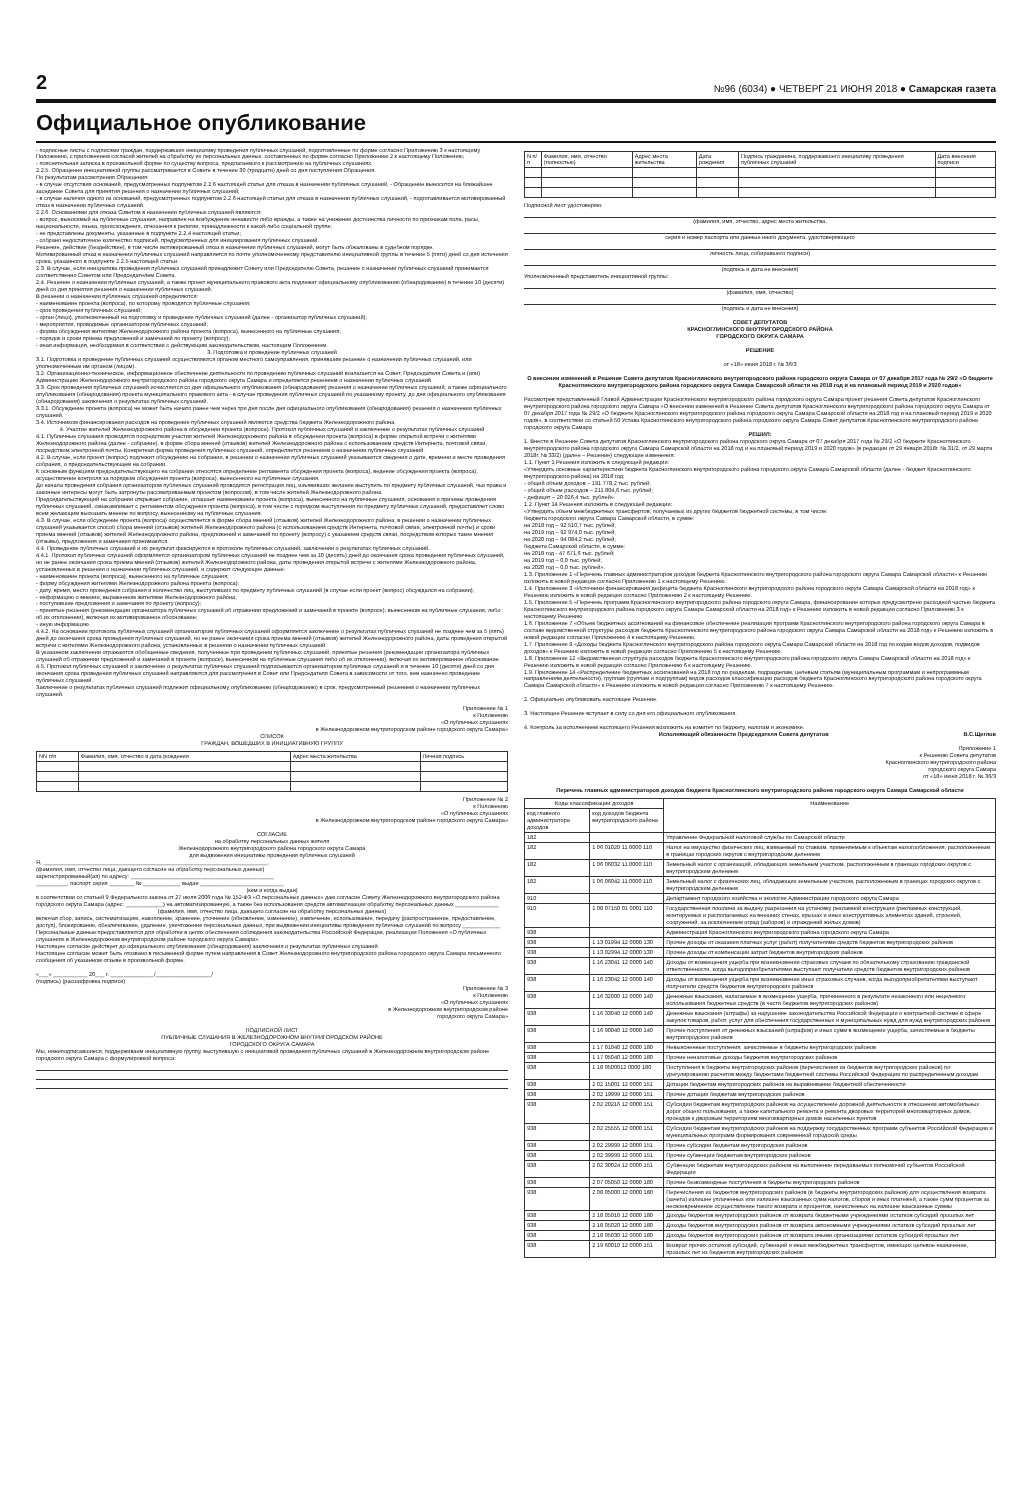2 №96 (6034) ● ЧЕТВЕРГ 21 ИЮНЯ 2018 ● Самарская газета
Официальное опубликование
- подписные листы с подписями граждан, поддержавших инициативу проведения публичных слушаний, подготовленные по форме согласно Приложению 3 к настоящему Положению, с приложением согласий жителей на обработку их персональных данных, составленных по форме согласно Приложению 2 к настоящему Положению;
- пояснительная записка в произвольной форме по существу вопроса, предлагаемого к рассмотрению на публичных слушаниях.
2.2.5. Обращение инициативной группы рассматривается в Совете в течение 30 (тридцати) дней со дня поступления Обращения.
По результатам рассмотрения Обращения:
- в случае отсутствия оснований, предусмотренных подпунктом 2.2.6 настоящей статьи для отказа в назначении публичных слушаний, - Обращение выносится на ближайшее заседание Совета для принятия решения о назначении публичных слушаний;
- в случае наличия одного из оснований, предусмотренных подпунктом 2.2.6 настоящей статьи для отказа в назначении публичных слушаний, - подготавливается мотивированный отказ в назначении публичных слушаний.
2.2.6. Основаниями для отказа Советом в назначении публичных слушаний являются:
- вопрос, выносимый на публичные слушания, направлен на возбуждение ненависти либо вражды, а также на унижение достоинства личности по признакам пола, расы, национальности, языка, происхождения, отношения к религии, принадлежности к какой-либо социальной группе;
- не представлены документы, указанные в подпункте 2.2.4 настоящей статьи;
- собрано недостаточное количество подписей, предусмотренных для инициирования публичных слушаний.
Решение, действие (бездействие), в том числе мотивированный отказ в назначении публичных слушаний, могут быть обжалованы в судебном порядке.
Мотивированный отказ в назначении публичных слушаний направляется по почте уполномоченному представителю инициативной группы в течение 5 (пяти) дней со дня истечения срока, указанного в подпункте 2.2.5 настоящей статьи.
2.3. В случае, если инициатива проведения публичных слушаний принадлежит Совету или Председателю Совета, решение о назначении публичных слушаний принимается соответственно Советом или Председателем Совета.
2.4. Решение о назначении публичных слушаний, а также проект муниципального правового акта подлежат официальному опубликованию (обнародованию) в течение 10 (десяти) дней со дня принятия решения о назначении публичных слушаний.
В решении о назначении публичных слушаний определяются:
- наименование проекта (вопроса), по которому проводятся публичные слушания;
- срок проведения публичных слушаний;
- орган (лицо), уполномоченный на подготовку и проведение публичных слушаний (далее - организатор публичных слушаний);
- мероприятия, проводимые организатором публичных слушаний;
- форма обсуждения жителями Железнодорожного района проекта (вопроса), вынесенного на публичные слушания;
- порядок и сроки приема предложений и замечаний по проекту (вопросу);
- иная информация, необходимая в соответствии с действующим законодательством, настоящим Положением.
3. Подготовка и проведение публичных слушаний
3.1. Подготовка и проведение публичных слушаний осуществляются органом местного самоуправления, принявшим решение о назначении публичных слушаний, или уполномоченным им органом (лицом).
3.2. Организационно-техническое, информационное обеспечение деятельности по проведению публичных слушаний возлагается на Совет, Председателя Совета и (или) Администрацию Железнодорожного внутригородского района городского округа Самара и определяется решением о назначении публичных слушаний.
3.3. Срок проведения публичных слушаний исчисляется со дня официального опубликования (обнародования) решения о назначении публичных слушаний, а также официального опубликования (обнародования) проекта муниципального правового акта - в случае проведения публичных слушаний по указанному проекту, до дня официального опубликования (обнародования) заключения о результатах публичных слушаний.
3.3.1. Обсуждение проекта (вопроса) не может быть начато ранее чем через три дня после дня официального опубликования (обнародования) решения о назначении публичных слушаний.
3.4. Источником финансирования расходов на проведение публичных слушаний являются средства бюджета Железнодорожного района.
4. Участие жителей Железнодорожного района в обсуждении проекта (вопроса). Протокол публичных слушаний и заключение о результатах публичных слушаний
4.1. Публичные слушания проводятся посредством участия жителей Железнодорожного района в обсуждении проекта (вопроса) в форме открытой встречи с жителями Железнодорожного района (далее - собрание), в форме сбора мнений (отзывов) жителей Железнодорожного района с использованием средств Интернета, почтовой связи, посредством электронной почты. Конкретная форма проведения публичных слушаний, определяется решением о назначении публичных слушаний.
4.2. В случае, если проект (вопрос) подлежит обсуждению на собрании, в решении о назначении публичных слушаний указываются сведения о дате, времени и месте проведения собрания, о председательствующем на собрании.
К основным функциям председательствующего на собрании относятся определение регламента обсуждения проекта (вопроса), ведение обсуждения проекта (вопроса), осуществление контроля за порядком обсуждения проекта (вопроса), вынесенного на публичные слушания.
До начала проведения собрания организатором публичных слушаний проводится регистрация лиц, изъявивших желание выступить по предмету публичных слушаний, чьи права и законные интересы могут быть затронуты рассматриваемым проектом (вопросом), в том числе жителей Железнодорожного района.
Председательствующий на собрании открывает собрание, оглашает наименование проекта (вопроса), вынесенного на публичные слушания, основания и причины проведения публичных слушаний, ознакамливает с регламентом обсуждения проекта (вопроса), в том числе с порядком выступления по предмету публичных слушаний, предоставляет слово всем желающим высказать мнение по вопросу, вынесенному на публичные слушания.
4.3. В случае, если обсуждение проекта (вопроса) осуществляется в форме сбора мнений (отзывов) жителей Железнодорожного района, в решении о назначении публичных слушаний указывается способ сбора мнений (отзывов) жителей Железнодорожного района (с использованием средств Интернета, почтовой связи, электронной почты) и сроки приема мнений (отзывов) жителей Железнодорожного района, предложений и замечаний по проекту (вопросу) с указанием средств связи, посредством которых такие мнения (отзывы), предложения и замечания принимаются.
4.4. Проведение публичных слушаний и их результат фиксируются в протоколе публичных слушаний, заключении о результатах публичных слушаний.
4.4.1. Протокол публичных слушаний оформляется организатором публичных слушаний не позднее чем за 10 (десять) дней до окончания срока проведения публичных слушаний, но не ранее окончания срока приема мнений (отзывов) жителей Железнодорожного района, даты проведения открытой встречи с жителями Железнодорожного района, установленных в решении о назначении публичных слушаний, и содержит следующие данные:
- наименование проекта (вопроса), вынесенного на публичные слушания;
- форму обсуждения жителями Железнодорожного района проекта (вопроса);
- дату, время, место проведения собрания и количество лиц, выступивших по предмету публичных слушаний (в случае если проект (вопрос) обсуждался на собрании);
- информацию о мнении, выраженном жителями Железнодорожного района;
- поступившие предложения и замечания по проекту (вопросу);
- принятые решения (рекомендации организатора публичных слушаний об отражении предложений и замечаний в проекте (вопросе), вынесенном на публичные слушания, либо об их отклонении), включая их мотивированное обоснование;
- иную информацию.
4.4.2. На основании протокола публичных слушаний организатором публичных слушаний оформляется заключение о результатах публичных слушаний не позднее чем за 5 (пять) дней до окончания срока проведения публичных слушаний, но не ранее окончания срока приема мнений (отзывов) жителей Железнодорожного района, даты проведения открытой встречи с жителями Железнодорожного района, установленных в решении о назначении публичных слушаний.
В указанном заключении отражаются обобщенные сведения, полученные при проведении публичных слушаний, принятые решения (рекомендации организатора публичных слушаний об отражении предложений и замечаний в проекте (вопросе), вынесенном на публичные слушания либо об их отклонении), включая их мотивированное обоснование.
4.5. Протокол публичных слушаний и заключение о результатах публичных слушаний подписываются организатором публичных слушаний и в течение 10 (десяти) дней со дня окончания срока проведения публичных слушаний направляются для рассмотрения в Совет или Председателя Совета в зависимости от того, кем назначено проведение публичных слушаний.
Заключение о результатах публичных слушаний подлежит официальному опубликованию (обнародованию) в срок, предусмотренный решением о назначении публичных слушаний.
Приложение № 1
к Положению
«О публичных слушаниях
в Железнодорожном внутригородском районе городского округа Самара»
СПИСОК
ГРАЖДАН, ВОШЕДШИХ В ИНИЦИАТИВНУЮ ГРУППУ
| NN п/п | Фамилия, имя, отчество и дата рождения | Адрес места жительства | Личная подпись |
| --- | --- | --- | --- |
Приложение № 2
к Положению
«О публичных слушаниях
в Железнодорожном внутригородском районе городского округа Самара»
СОГЛАСИЕ
на обработку персональных данных жителя
Железнодорожного внутригородского района городского округа Самара
для выдвижения инициативы проведения публичных слушаний
Я, ________________________________________________________________________,
(фамилия, имя, отчество лица, дающего согласие на обработку персональных данных)
зарегистрированный(ая) по адресу: ______________________________________________
__________, паспорт серия ________ № ____________ выдан ___________________________
(кем и когда выдан)
в соответствии со статьей 9 Федерального закона от 27 июля 2006 года № 152-ФЗ «О персональных данных» даю согласие Совету Железнодорожного внутригородского района городского округа Самара (адрес: ____________) на автоматизированную, а также без использования средств автоматизации обработку персональных данных ______________
(фамилия, имя, отчество лица, дающего согласие на обработку персональных данных)
включая сбор, запись, систематизацию, накопление, хранение, уточнение (обновление, изменение), извлечение, использование, передачу (распространение, предоставление, доступ), блокирование, обезличивание, удаление, уничтожение персональных данных, при выдвижении инициативы проведения публичных слушаний по вопросу ____________
Персональные данные предоставляются для обработки в целях обеспечения соблюдения законодательства Российской Федерации, реализации Положения «О публичных слушаниях в Железнодорожном внутригородском районе городского округа Самара».
Настоящее согласие действует до официального опубликования (обнародования) заключения о результатах публичных слушаний.
Настоящее согласие может быть отозвано в письменной форме путем направления в Совет Железнодорожного внутригородского района городского округа Самара письменного сообщения об указанном отзыве в произвольной форме.
«___» ___________ 20___ г. ______________/__________________/
(подпись) (расшифровка подписи)
Приложение № 3
к Положению
«О публичных слушаниях
в Железнодорожном внутригородском районе
городского округа Самара»
ПОДПИСНОЙ ЛИСТ
ПУБЛИЧНЫЕ СЛУШАНИЯ В ЖЕЛЕЗНОДОРОЖНОМ ВНУТРИГОРОДСКОМ РАЙОНЕ
ГОРОДСКОГО ОКРУГА САМАРА
Мы, нижеподписавшиеся, поддерживаем инициативную группу, выступившую с инициативой проведения публичных слушаний в Железнодорожном внутригородском районе городского округа Самара с формулировкой вопроса:
| N п/п | Фамилия, имя, отчество (полностью) | Адрес места жительства | Дата рождения | Подпись гражданина, поддержавшего инициативу проведения публичных слушаний | Дата внесения подписи |
| --- | --- | --- | --- | --- | --- |
Подписной лист удостоверяю:
(фамилия, имя, отчество, адрес места жительства,
серия и номер паспорта или данные иного документа, удостоверяющего
личность лица, собиравшего подписи)
(подпись и дата ее внесения)
Уполномоченный представитель инициативной группы:
(фамилия, имя, отчество)
(подпись и дата ее внесения)
СОВЕТ ДЕПУТАТОВ
КРАСНОГЛИНСКОГО ВНУТРИГОРОДСКОГО РАЙОНА
ГОРОДСКОГО ОКРУГА САМАРА
РЕШЕНИЕ
от «18» июня 2018 г. № 36/3
О внесении изменений в Решение Совета депутатов Красноглинского внутригородского района городского округа Самара от 07 декабря 2017 года № 29/2 «О бюджете Красноглинского внутригородского района городского округа Самара Самарской области на 2018 год и на плановый период 2019 и 2020 годов»
Рассмотрев представленный Главой Администрации Красноглинского внутригородского района городского округа Самара проект решения Совета депутатов Красноглинского внутригородского района городского округа Самара «О внесении изменений в Решение Совета депутатов Красноглинского внутригородского района городского округа Самара от 07 декабря 2017 года № 29/2 «О бюджете Красноглинского внутригородского района городского округа Самара Самарской области на 2018 год и на плановый период 2019 и 2020 годов», в соответствии со статьей 50 Устава Красноглинского внутригородского района городского округа Самара Совет депутатов Красноглинского внутригородского района городского округа Самара
РЕШИЛ:
1. Внести в Решение Совета депутатов Красноглинского внутригородского района городского округа Самара от 07 декабря 2017 года № 29/2 «О бюджете Красноглинского внутригородского района городского округа Самара Самарской области на 2018 год и на плановый период 2019 и 2020 годов» (в редакции от 29 января 2018г. № 31/2, от 29 марта 2018г. № 33/2) (далее – Решение) следующие изменения:
1.1. Пункт 1 Решения изложить в следующей редакции:
«Утвердить основные характеристики бюджета Красноглинского внутригородского района городского округа Самара Самарской области (далее - бюджет Красноглинского внутригородского района) на 2018 год:
- общий объем доходов – 191 778,2 тыс. рублей;
- общий объем расходов – 211 804,6 тыс. рублей;
- дефицит – 20 026,4 тыс. рублей».
1.2. Пункт 14 Решения изложить в следующей редакции:
«Утвердить объем межбюджетных трансфертов, получаемых из других бюджетов бюджетной системы, в том числе:
бюджета городского округа Самара Самарской области, в сумме:
на 2018 год – 92 510,7 тыс. рублей;
на 2019 год – 92 974,0 тыс. рублей;
на 2020 год – 94 084,2 тыс. рублей;
бюджета Самарской области, в сумме:
на 2018 год - 47 671,6 тыс. рублей;
на 2019 год – 0,0 тыс. рублей;
на 2020 год – 0,0 тыс. рублей».
1.3. Приложение 1 «Перечень главных администраторов доходов бюджета Красноглинского внутригородского района городского округа Самара Самарской области» к Решению изложить в новой редакции согласно Приложению 1 к настоящему Решению.
1.4. Приложение 3 «Источники финансирования дефицита бюджета Красноглинского внутригородского района городского округа Самара Самарской области на 2018 год» к Решению изложить в новой редакции согласно Приложению 2 к настоящему Решению.
1.5. Приложение 5 «Перечень программ Красноглинского внутригородского района городского округа Самара, финансирование которых предусмотрено расходной частью бюджета Красноглинского внутригородского района городского округа Самара Самарской области на 2018 год» к Решению изложить в новой редакции согласно Приложению 3 к настоящему Решению.
1.6. Приложение 7 «Объем бюджетных ассигнований на финансовое обеспечение реализации программ Красноглинского внутригородского района городского округа Самара в составе ведомственной структуры расходов бюджета Красноглинского внутригородского района городского округа Самара Самарской области на 2018 год» к Решению изложить в новой редакции согласно Приложению 4 к настоящему Решению.
1.7. Приложение 9 «Доходы бюджета Красноглинского внутригородского района городского округа Самара Самарской области на 2018 год по кодам видов доходов, подвидов доходов» к Решению изложить в новой редакции согласно Приложению 5 к настоящему Решению
1.8. Приложение 12 «Ведомственная структура расходов бюджета Красноглинского внутригородского района городского округа Самара Самарской области на 2018 год» к Решению изложить в новой редакции согласно Приложению 6 к настоящему Решению.
1.9. Приложение 14 «Распределение бюджетных ассигнований на 2018 год по разделам, подразделам, целевым статьям (муниципальным программам и непрограммным направлениям деятельности), группам (группам и подгруппам) видов расходов классификации расходов бюджета Красноглинского внутригородского района городского округа Самара Самарской области» к Решению изложить в новой редакции согласно Приложению 7 к настоящему Решению.
2. Официально опубликовать настоящее Решение.
3. Настоящее Решение вступает в силу со дня его официального опубликования.
4. Контроль за исполнением настоящего Решения возложить на комитет по бюджету, налогам и экономике.
Исполняющий обязанности Председателя Совета депутатов В.С.Щеглов
Приложение 1
к Решению Совета депутатов
Красноглинского внутригородского района
городского округа Самара
от «18» июня 2018 г. № 36/3
Перечень главных администраторов доходов бюджета Красноглинского внутригородского района городского округа Самара Самарской области
| Коды классификации доходов | | Наименование |
| --- | --- | --- |
| код главного администратора доходов | код доходов бюджета внутригородского района | |
| 182 | | Управление Федеральной налоговой службы по Самарской области |
| 182 | 1 06 01020 11 0000 110 | Налог на имущество физических лиц, взимаемый по ставкам, применяемым к объектам налогообложения, расположенным в границах городских округов с внутригородским делением |
| 182 | 1 06 06032 11 0000 110 | Земельный налог с организаций, обладающих земельным участком, расположенным в границах городских округов с внутригородским делением |
| 182 | 1 06 06042 11 0000 110 | Земельный налог с физических лиц, обладающих земельным участком, расположенным в границах городских округов с внутригородским делением |
| 910 | | Департамент городского хозяйства и экологии Администрации городского округа Самара |
| 910 | 1 08 07150 01 0001 110 | Государственная пошлина за выдачу разрешения на установку рекламной конструкции (рекламных конструкций, монтируемых и располагаемых на внешних стенах, крышах и иных конструктивных элементах зданий, строений, сооружений, за исключением оград (заборов) и ограждений жилых домов) |
| 938 | | Администрация Красноглинского внутригородского района городского округа Самара |
| 938 | 1 13 01994 12 0000 130 | Прочие доходы от оказания платных услуг (работ) получателями средств бюджетов внутригородских районов |
| 938 | 1 13 02994 12 0000 130 | Прочие доходы от компенсации затрат бюджетов внутригородских районов |
| 938 | 1 16 23041 12 0000 140 | Доходы от возмещения ущерба при возникновении страховых случаев по обязательному страхованию гражданской ответственности, когда выгодоприобретателями выступают получатели средств бюджетов внутригородских районов |
| 938 | 1 16 23042 12 0000 140 | Доходы от возмещения ущерба при возникновении иных страховых случаев, когда выгодоприобретателями выступают получатели средств бюджетов внутригородских районов |
| 938 | 1 16 32000 12 0000 140 | Денежные взыскания, налагаемые в возмещение ущерба, причиненного в результате незаконного или нецелевого использования бюджетных средств (в части бюджетов внутригородских районов) |
| 938 | 1 16 33040 12 0000 140 | Денежные взыскания (штрафы) за нарушение законодательства Российской Федерации о контрактной системе в сфере закупок товаров, работ, услуг для обеспечения государственных и муниципальных нужд для нужд внутригородских районов |
| 938 | 1 16 90040 12 0000 140 | Прочие поступления от денежных взысканий (штрафов) и иных сумм в возмещение ущерба, зачисляемые в бюджеты внутригородских районов |
| 938 | 1 17 01040 12 0000 180 | Невыясненные поступления, зачисляемые в бюджеты внутригородских районов |
| 938 | 1 17 05040 12 0000 180 | Прочие неналоговые доходы бюджетов внутригородских районов |
| 938 | 1 18 0500012 0000 180 | Поступления в бюджеты внутригородских районов (перечисления из бюджетов внутригородских районов) по урегулированию расчетов между бюджетами бюджетной системы Российской Федерации по распределенным доходам |
| 938 | 2 02 15001 12 0000 151 | Дотации бюджетам внутригородских районов на выравнивание бюджетной обеспеченности |
| 938 | 2 02 19999 12 0000 151 | Прочие дотации бюджетам внутригородских районов |
| 938 | 2 02 20216 12 0000 151 | Субсидии бюджетам внутригородских районов на осуществление дорожной деятельности в отношении автомобильных дорог общего пользования, а также капитального ремонта и ремонта дворовых территорий многоквартирных домов, проездов к дворовым территориям многоквартирных домов населенных пунктов |
| 938 | 2 02 25555 12 0000 151 | Субсидии бюджетам внутригородских районов на поддержку государственных программ субъектов Российской Федерации и муниципальных программ формирования современной городской среды |
| 938 | 2 02 29999 12 0000 151 | Прочие субсидии бюджетам внутригородских районов |
| 938 | 2 02 39999 12 0000 151 | Прочие субвенции бюджетам внутригородских районов |
| 938 | 2 02 30024 12 0000 151 | Субвенции бюджетам внутригородских районов на выполнение передаваемых полномочий субъектов Российской Федерации |
| 938 | 2 07 05050 12 0000 180 | Прочие безвозмездные поступления в бюджеты внутригородских районов |
| 938 | 2 08 05000 12 0000 180 | Перечисления из бюджетов внутригородских районов (в бюджеты внутригородских районов) для осуществления возврата (зачета) излишне уплаченных или излишне взысканных сумм налогов, сборов и иных платежей, а также сумм процентов за несвоевременное осуществление такого возврата и процентов, начисленных на излишне взысканные суммы |
| 938 | 2 18 05010 12 0000 180 | Доходы бюджетов внутригородских районов от возврата бюджетными учреждениями остатков субсидий прошлых лет |
| 938 | 2 18 05020 12 0000 180 | Доходы бюджетов внутригородских районов от возврата автономными учреждениями остатков субсидий прошлых лет |
| 938 | 2 18 05030 12 0000 180 | Доходы бюджетов внутригородских районов от возврата иными организациями остатков субсидий прошлых лет |
| 938 | 2 19 60010 12 0000 151 | Возврат прочих остатков субсидий, субвенций и иных межбюджетных трансфертов, имеющих целевое назначение, прошлых лет из бюджетов внутригородских районов |